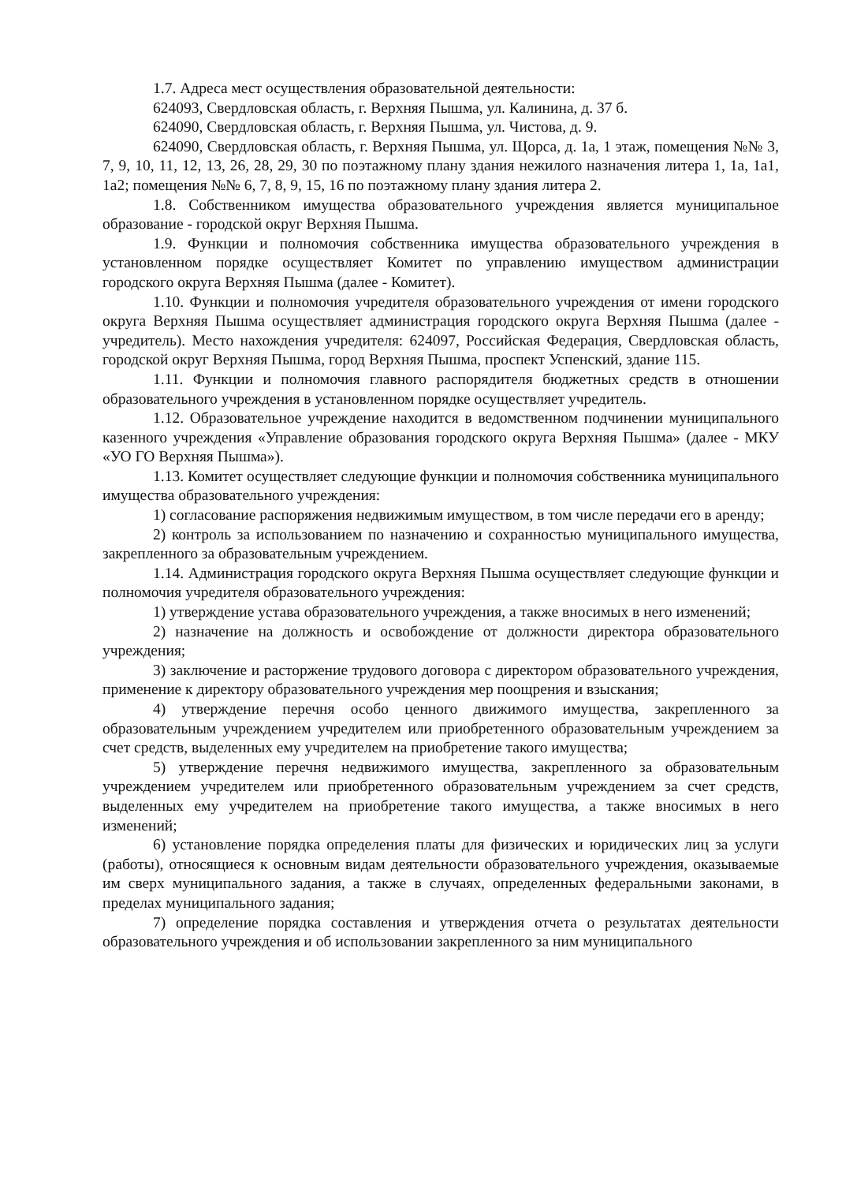1.7. Адреса мест осуществления образовательной деятельности:
624093, Свердловская область, г. Верхняя Пышма, ул. Калинина, д. 37 б.
624090, Свердловская область, г. Верхняя Пышма, ул. Чистова, д. 9.
624090, Свердловская область, г. Верхняя Пышма, ул. Щорса, д. 1а, 1 этаж, помещения №№ 3, 7, 9, 10, 11, 12, 13, 26, 28, 29, 30 по поэтажному плану здания нежилого назначения литера 1, 1а, 1а1, 1а2; помещения №№ 6, 7, 8, 9, 15, 16 по поэтажному плану здания литера 2.
1.8. Собственником имущества образовательного учреждения является муниципальное образование - городской округ Верхняя Пышма.
1.9. Функции и полномочия собственника имущества образовательного учреждения в установленном порядке осуществляет Комитет по управлению имуществом администрации городского округа Верхняя Пышма (далее - Комитет).
1.10. Функции и полномочия учредителя образовательного учреждения от имени городского округа Верхняя Пышма осуществляет администрация городского округа Верхняя Пышма (далее - учредитель). Место нахождения учредителя: 624097, Российская Федерация, Свердловская область, городской округ Верхняя Пышма, город Верхняя Пышма, проспект Успенский, здание 115.
1.11. Функции и полномочия главного распорядителя бюджетных средств в отношении образовательного учреждения в установленном порядке осуществляет учредитель.
1.12. Образовательное учреждение находится в ведомственном подчинении муниципального казенного учреждения «Управление образования городского округа Верхняя Пышма» (далее - МКУ «УО ГО Верхняя Пышма»).
1.13. Комитет осуществляет следующие функции и полномочия собственника муниципального имущества образовательного учреждения:
1) согласование распоряжения недвижимым имуществом, в том числе передачи его в аренду;
2) контроль за использованием по назначению и сохранностью муниципального имущества, закрепленного за образовательным учреждением.
1.14. Администрация городского округа Верхняя Пышма осуществляет следующие функции и полномочия учредителя образовательного учреждения:
1) утверждение устава образовательного учреждения, а также вносимых в него изменений;
2) назначение на должность и освобождение от должности директора образовательного учреждения;
3) заключение и расторжение трудового договора с директором образовательного учреждения, применение к директору образовательного учреждения мер поощрения и взыскания;
4) утверждение перечня особо ценного движимого имущества, закрепленного за образовательным учреждением учредителем или приобретенного образовательным учреждением за счет средств, выделенных ему учредителем на приобретение такого имущества;
5) утверждение перечня недвижимого имущества, закрепленного за образовательным учреждением учредителем или приобретенного образовательным учреждением за счет средств, выделенных ему учредителем на приобретение такого имущества, а также вносимых в него изменений;
6) установление порядка определения платы для физических и юридических лиц за услуги (работы), относящиеся к основным видам деятельности образовательного учреждения, оказываемые им сверх муниципального задания, а также в случаях, определенных федеральными законами, в пределах муниципального задания;
7) определение порядка составления и утверждения отчета о результатах деятельности образовательного учреждения и об использовании закрепленного за ним муниципального